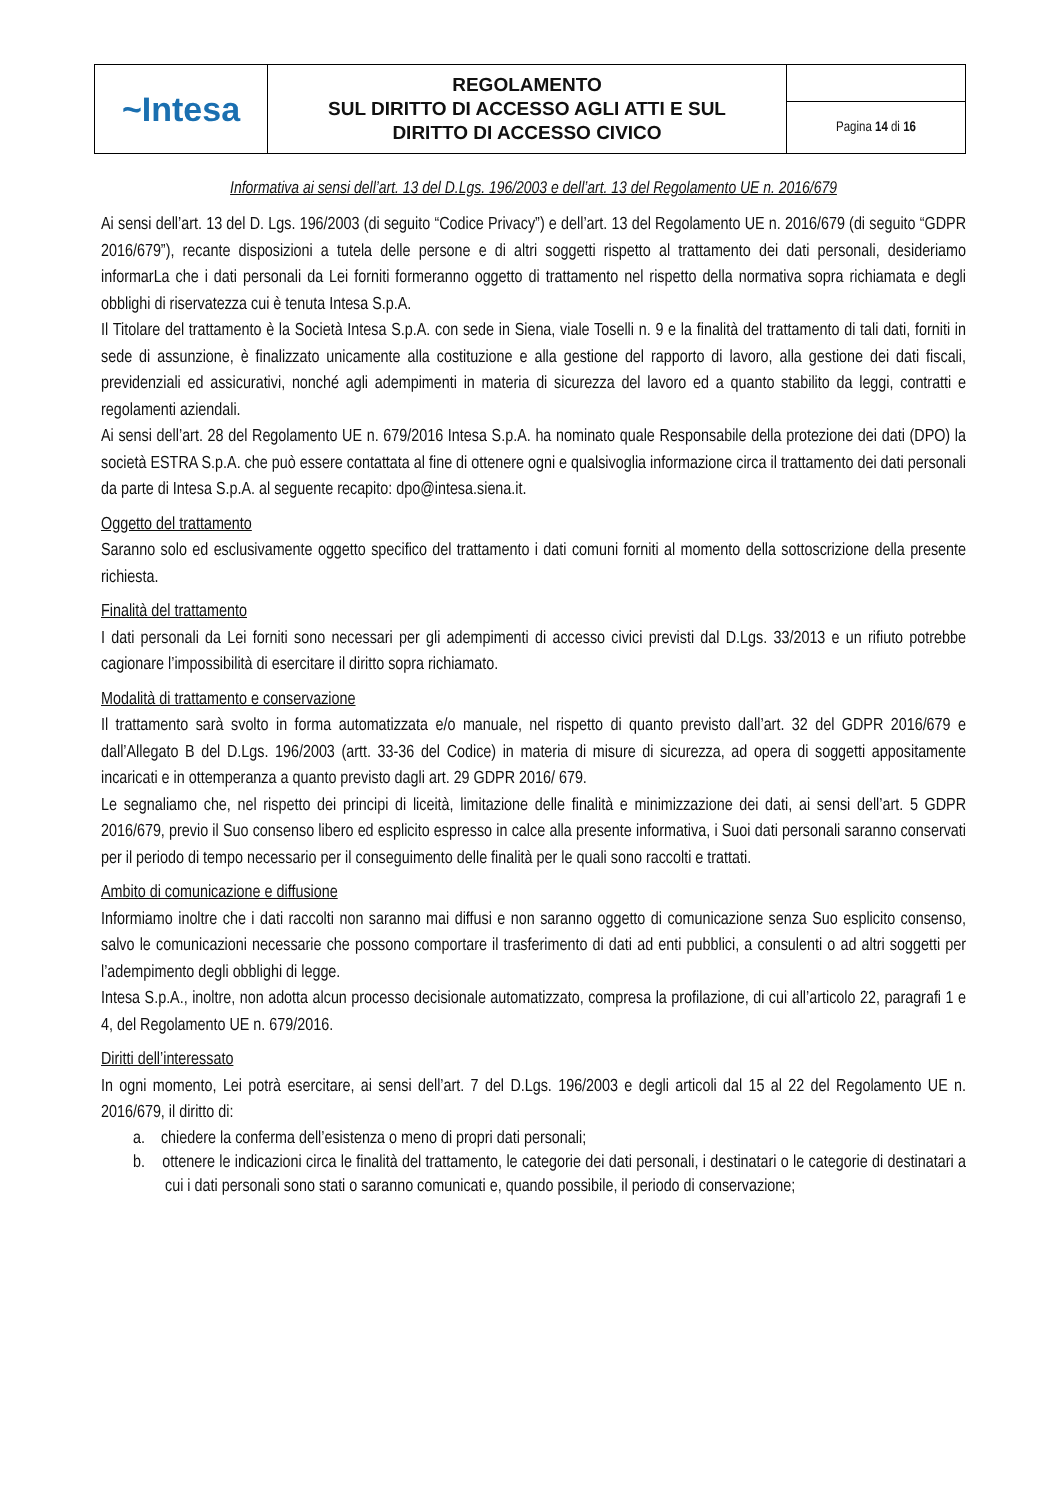| ~Intesa | REGOLAMENTO SUL DIRITTO DI ACCESSO AGLI ATTI E SUL DIRITTO DI ACCESSO CIVICO | |
| | | Pagina 14 di 16 |
Informativa ai sensi dell’art. 13 del D.Lgs. 196/2003 e dell’art. 13 del Regolamento UE n. 2016/679
Ai sensi dell’art. 13 del D. Lgs. 196/2003 (di seguito “Codice Privacy”) e dell’art. 13 del Regolamento UE n. 2016/679 (di seguito “GDPR 2016/679”), recante disposizioni a tutela delle persone e di altri soggetti rispetto al trattamento dei dati personali, desideriamo informarLa che i dati personali da Lei forniti formeranno oggetto di trattamento nel rispetto della normativa sopra richiamata e degli obblighi di riservatezza cui è tenuta Intesa S.p.A.
Il Titolare del trattamento è la Società Intesa S.p.A. con sede in Siena, viale Toselli n. 9 e la finalità del trattamento di tali dati, forniti in sede di assunzione, è finalizzato unicamente alla costituzione e alla gestione del rapporto di lavoro, alla gestione dei dati fiscali, previdenziali ed assicurativi, nonché agli adempimenti in materia di sicurezza del lavoro ed a quanto stabilito da leggi, contratti e regolamenti aziendali.
Ai sensi dell’art. 28 del Regolamento UE n. 679/2016 Intesa S.p.A. ha nominato quale Responsabile della protezione dei dati (DPO) la società ESTRA S.p.A. che può essere contattata al fine di ottenere ogni e qualsivoglia informazione circa il trattamento dei dati personali da parte di Intesa S.p.A. al seguente recapito: dpo@intesa.siena.it.
Oggetto del trattamento
Saranno solo ed esclusivamente oggetto specifico del trattamento i dati comuni forniti al momento della sottoscrizione della presente richiesta.
Finalità del trattamento
I dati personali da Lei forniti sono necessari per gli adempimenti di accesso civici previsti dal D.Lgs. 33/2013 e un rifiuto potrebbe cagionare l’impossibilità di esercitare il diritto sopra richiamato.
Modalità di trattamento e conservazione
Il trattamento sarà svolto in forma automatizzata e/o manuale, nel rispetto di quanto previsto dall’art. 32 del GDPR 2016/679 e dall’Allegato B del D.Lgs. 196/2003 (artt. 33-36 del Codice) in materia di misure di sicurezza, ad opera di soggetti appositamente incaricati e in ottemperanza a quanto previsto dagli art. 29 GDPR 2016/ 679.
Le segnaliamo che, nel rispetto dei principi di liceità, limitazione delle finalità e minimizzazione dei dati, ai sensi dell’art. 5 GDPR 2016/679, previo il Suo consenso libero ed esplicito espresso in calce alla presente informativa, i Suoi dati personali saranno conservati per il periodo di tempo necessario per il conseguimento delle finalità per le quali sono raccolti e trattati.
Ambito di comunicazione e diffusione
Informiamo inoltre che i dati raccolti non saranno mai diffusi e non saranno oggetto di comunicazione senza Suo esplicito consenso, salvo le comunicazioni necessarie che possono comportare il trasferimento di dati ad enti pubblici, a consulenti o ad altri soggetti per l’adempimento degli obblighi di legge.
Intesa S.p.A., inoltre, non adotta alcun processo decisionale automatizzato, compresa la profilazione, di cui all’articolo 22, paragrafi 1 e 4, del Regolamento UE n. 679/2016.
Diritti dell’interessato
In ogni momento, Lei potrà esercitare, ai sensi dell’art. 7 del D.Lgs. 196/2003 e degli articoli dal 15 al 22 del Regolamento UE n. 2016/679, il diritto di:
a. chiedere la conferma dell’esistenza o meno di propri dati personali;
b. ottenere le indicazioni circa le finalità del trattamento, le categorie dei dati personali, i destinatari o le categorie di destinatari a cui i dati personali sono stati o saranno comunicati e, quando possibile, il periodo di conservazione;